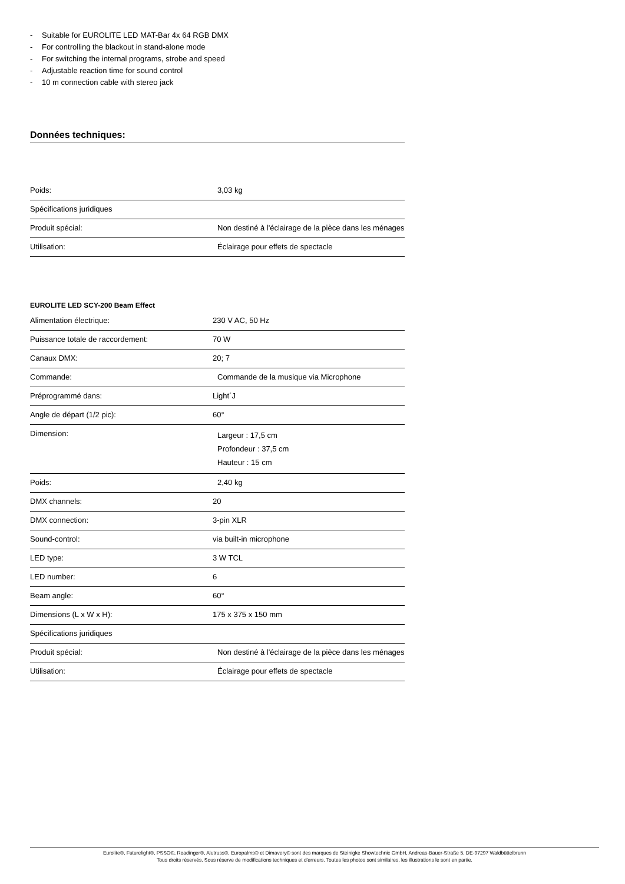- Suitable for EUROLITE LED MAT-Bar 4x 64 RGB DMX
- For controlling the blackout in stand-alone mode
- For switching the internal programs, strobe and speed
- Adjustable reaction time for sound control
- 10 m connection cable with stereo jack
Données techniques:
| Poids: | | 3,03 kg |
| Spécifications juridiques | | |
| Produit spécial: | | Non destiné à l'éclairage de la pièce dans les ménages |
| Utilisation: | | Éclairage pour effets de spectacle |
EUROLITE LED SCY-200 Beam Effect
| Alimentation électrique: | 230 V AC, 50 Hz | |
| Puissance totale de raccordement: | 70 W | |
| Canaux DMX: | 20; 7 | |
| Commande: | | Commande de la musique via Microphone |
| Préprogrammé dans: | Light´J | |
| Angle de départ (1/2 pic): | 60° | |
| Dimension: | | Largeur : 17,5 cm Profondeur : 37,5 cm Hauteur : 15 cm |
| Poids: | | 2,40 kg |
| DMX channels: | 20 | |
| DMX connection: | 3-pin XLR | |
| Sound-control: | via built-in microphone | |
| LED type: | 3 W TCL | |
| LED number: | 6 | |
| Beam angle: | 60° | |
| Dimensions (L x W x H): | 175 x 375 x 150 mm | |
| Spécifications juridiques | | |
| Produit spécial: | | Non destiné à l'éclairage de la pièce dans les ménages |
| Utilisation: | | Éclairage pour effets de spectacle |
Eurolite®, Futurelight®, PSSO®, Roadinger®, Alutruss®, Europalms® et Dimavery® sont des marques de Steinigke Showtechnic GmbH, Andreas-Bauer-Straße 5, DE-97297 Waldbüttelbrunn
Tous droits réservés. Sous réserve de modifications techniques et d'erreurs. Toutes les photos sont similaires, les illustrations le sont en partie.